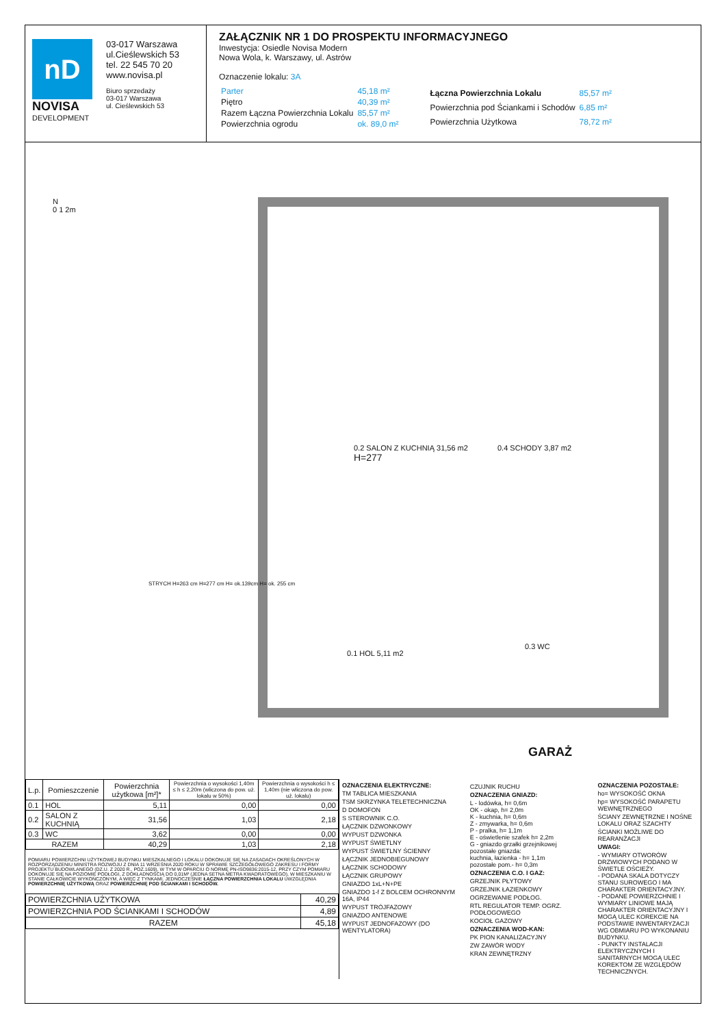nD
NOVISA
DEVELOPMENT
03-017 Warszawa
ul.Cieślewskich 53
tel. 22 545 70 20
www.novisa.pl
Biuro sprzedaży
03-017 Warszawa
ul. Cieślewskich 53
ZAŁĄCZNIK NR 1 DO PROSPEKTU INFORMACYJNEGO
Inwestycja: Osiedle Novisa Modern
Nowa Wola, k. Warszawy, ul. Astrów
Oznaczenie lokalu: 3A
| Parter | 45,18 m² |
| Piętro | 40,39 m² |
| Razem Łączna Powierzchnia Lokalu | 85,57 m² |
| Powierzchnia ogrodu | ok. 89,0 m² |
| Łączna Powierzchnia Lokalu | 85,57 m² |
| Powierzchnia pod Ściankami i Schodów | 6,85 m² |
| Powierzchnia Użytkowa | 78,72 m² |
0.2 SALON Z KUCHNIĄ 31,56 m2
H=277
0.4 SCHODY 3,87 m2
0.1 HOL 5,11 m2
0.3 WC
GARAŻ
N
0 1 2m
STRYCH H=263 cm H=277 cm H= ok.139cm H= ok. 255 cm
| L.p. | Pomieszczenie | Powierzchnia użytkowa [m²]* | Powierzchnia o wysokości 1,40m ≤ h ≤ 2,20m (wliczona do pow. uż. lokalu w 50%) | Powierzchnia o wysokości h ≤ 1,40m (nie wliczona do pow. uż. lokalu) |
| --- | --- | --- | --- | --- |
| 0.1 | HOL | 5,11 | 0,00 | 0,00 |
| 0.2 | SALON Z KUCHNIĄ | 31,56 | 1,03 | 2,18 |
| 0.3 | WC | 3,62 | 0,00 | 0,00 |
| RAZEM | | 40,29 | 1,03 | 2,18 |
POMIARU POWIERZCHNI UŻYTKOWEJ BUDYNKU MIESZKALNEGO I LOKALU DOKONUJE SIĘ NA ZASADACH OKREŚLONYCH W ROZPORZĄDZENIU MINISTRA ROZWOJU Z DNIA 11 WRZEŚNIA 2020 ROKU W SPRAWIE SZCZEGÓŁOWEGO ZAKRESU I FORMY PROJEKTU BUDOWLANEGO (DZ.U. Z 2020 R., POZ.1609), W TYM W OPARCIU O NORMĘ PN-ISO9836:2015-12, PRZY CZYM POMIARU DOKONUJE SIĘ NA POZIOMIE PODŁOGI, Z DOKŁADNOŚCIĄ DO 0,01M² (JEDNA SETNA METRA KWADRATOWEGO), W MIESZKANIU W STANIE CAŁKOWICIE WYKOŃCZONYM, A WIĘC Z TYNKAMI. JEDNOCZEŚNIE ŁĄCZNA POWIERZCHNIA LOKALU UWZGLĘDNIA POWIERZCHNIĘ UŻYTKOWĄ ORAZ POWIERZCHNIĘ POD ŚCIANKAMI I SCHODÓW.
| POWIERZCHNIA UŻYTKOWA | 40,29 |
| POWIERZCHNIA POD ŚCIANKAMI I SCHODÓW | 4,89 |
| RAZEM | 45,18 |
OZNACZENIA ELEKTRYCZNE:
TM TABLICA MIESZKANIA
TSM SKRZYNKA TELETECHNICZNA
D DOMOFON
S STEROWNIK C.O.
ŁĄCZNIK DZWONKOWY
WYPUST DZWONKA
WYPUST ŚWIETLNY
WYPUST ŚWIETLNY ŚCIENNY
ŁĄCZNIK JEDNOBIEGUNOWY
ŁĄCZNIK SCHODOWY
ŁĄCZNIK GRUPOWY
GNIAZDO 1xL+N+PE
GNIAZDO 1-f Z BOLCEM OCHRONNYM 16A, IP44
WYPUST TRÓJFAZOWY
GNIAZDO ANTENOWE
WYPUST JEDNOFAZOWY (DO WENTYLATORA)
CZUJNIK RUCHU
OZNACZENIA GNIAZD:
L - lodówka, h= 0,6m
OK - okap, h= 2,0m
K - kuchnia, h= 0,6m
Z - zmywarka, h= 0,6m
P - pralka, h= 1,1m
E - oświetlenie szafek h= 2,2m
G - gniazdo grzałki grzejnikowej
pozostałe gniazda:
kuchnia, łazienka - h= 1,1m
pozostałe pom.- h= 0,3m
OZNACZENIA C.O. I GAZ:
GRZEJNIK PŁYTOWY
GRZEJNIK ŁAZIENKOWY
OGRZEWANIE PODŁOG.
RTL REGULATOR TEMP. OGRZ. PODŁOGOWEGO
KOCIOŁ GAZOWY
OZNACZENIA WOD-KAN:
PK PION KANALIZACYJNY
ZW ZAWÓR WODY
KRAN ZEWNĘTRZNY
OZNACZENIA POZOSTAŁE:
ho= WYSOKOŚĆ OKNA
hp= WYSOKOŚĆ PARAPETU WEWNĘTRZNEGO
ŚCIANY ZEWNĘTRZNE I NOŚNE LOKALU ORAZ SZACHTY
ŚCIANKI MOŻLIWE DO REARANŻACJI
UWAGI:
- WYMIARY OTWORÓW DRZWIOWYCH PODANO W ŚWIETLE OŚCIEŻY.
- PODANA SKALA DOTYCZY STANU SUROWEGO I MA CHARAKTER ORIENTACYJNY.
- PODANE POWIERZCHNIE I WYMIARY LINIOWE MAJĄ CHARAKTER ORIENTACYJNY I MOGĄ ULEC KOREKCIE NA PODSTAWIE INWENTARYZACJI WG OBMIARU PO WYKONANIU BUDYNKU.
- PUNKTY INSTALACJI ELEKTRYCZNYCH I SANITARNYCH MOGĄ ULEC KOREKTOM ZE WZGLĘDÓW TECHNICZNYCH.